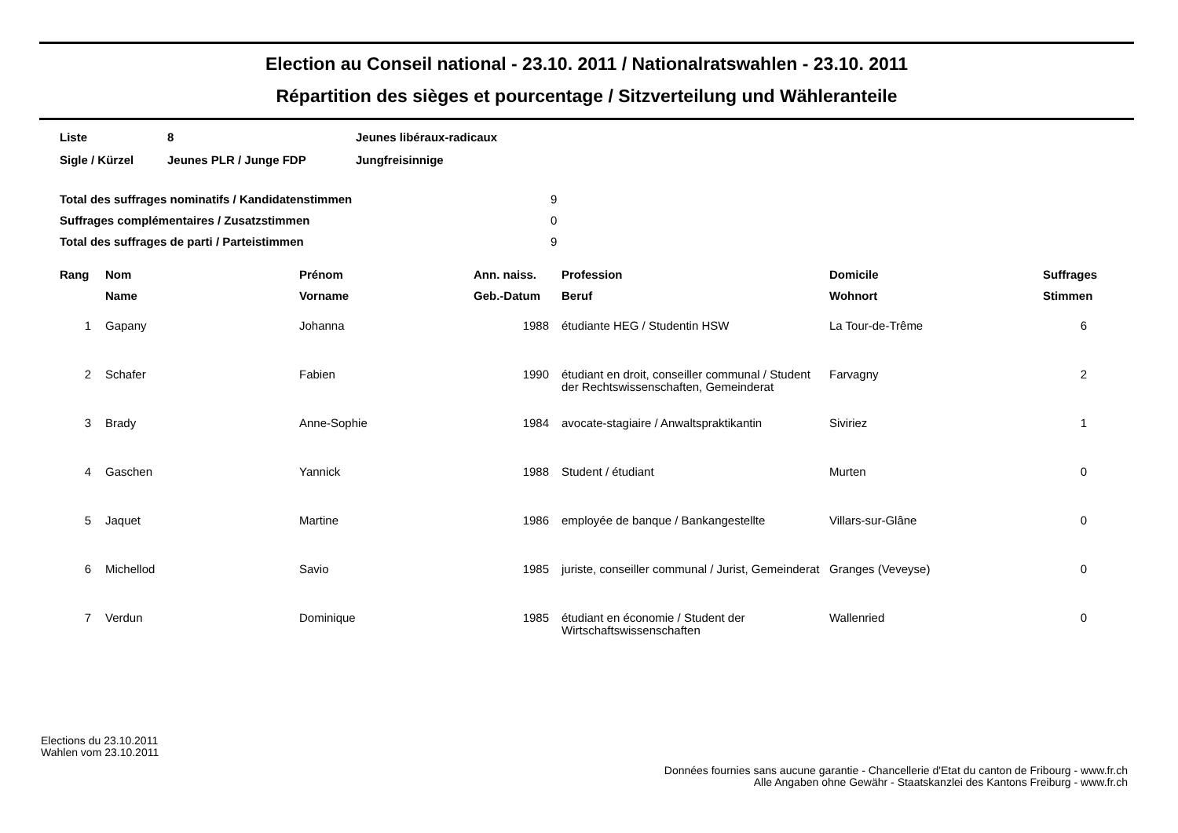Election au Conseil national - 23.10. 2011 / Nationalratswahlen - 23.10. 2011
Répartition des sièges et pourcentage / Sitzverteilung und Wähleranteile
| Liste | 8 | Jeunes libéraux-radicaux |
| Sigle / Kürzel | Jeunes PLR / Junge FDP | Jungfreisinnige |
| Total des suffrages nominatifs / Kandidatenstimmen | 9 |
| Suffrages complémentaires / Zusatzstimmen | 0 |
| Total des suffrages de parti / Parteistimmen | 9 |
| Rang | Nom | Prénom | Ann. naiss. | Profession | Domicile | Suffrages |
| --- | --- | --- | --- | --- | --- | --- |
| | Name | Vorname | Geb.-Datum | Beruf | Wohnort | Stimmen |
| 1 | Gapany | Johanna | 1988 | étudiante HEG / Studentin HSW | La Tour-de-Trême | 6 |
| 2 | Schafer | Fabien | 1990 | étudiant en droit, conseiller communal / Student der Rechtswissenschaften, Gemeinderat | Farvagny | 2 |
| 3 | Brady | Anne-Sophie | 1984 | avocate-stagiaire / Anwaltspraktikantin | Siviriez | 1 |
| 4 | Gaschen | Yannick | 1988 | Student / étudiant | Murten | 0 |
| 5 | Jaquet | Martine | 1986 | employée de banque / Bankangestellte | Villars-sur-Glâne | 0 |
| 6 | Michellod | Savio | 1985 | juriste, conseiller communal / Jurist, Gemeinderat | Granges (Veveyse) | 0 |
| 7 | Verdun | Dominique | 1985 | étudiant en économie / Student der Wirtschaftswissenschaften | Wallenried | 0 |
Elections du 23.10.2011
Wahlen vom 23.10.2011
Données fournies sans aucune garantie - Chancellerie d'Etat du canton de Fribourg - www.fr.ch
Alle Angaben ohne Gewähr - Staatskanzlei des Kantons Freiburg - www.fr.ch